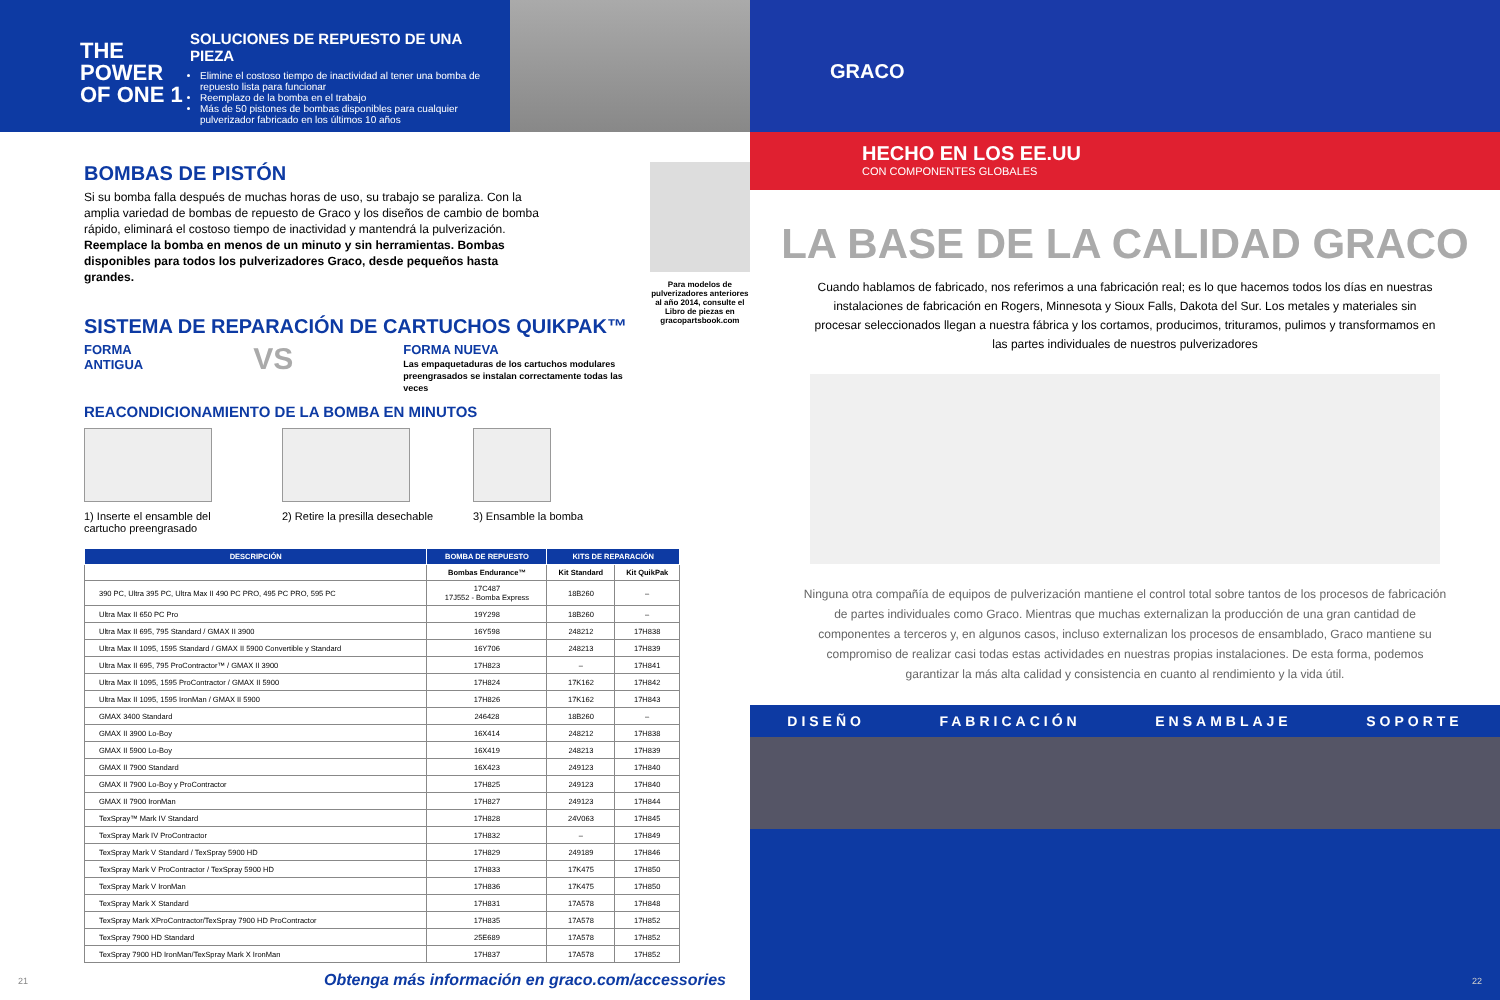THE POWER OF ONE 1
SOLUCIONES DE REPUESTO DE UNA PIEZA
Elimine el costoso tiempo de inactividad al tener una bomba de repuesto lista para funcionar
Reemplazo de la bomba en el trabajo
Más de 50 pistones de bombas disponibles para cualquier pulverizador fabricado en los últimos 10 años
BOMBAS DE PISTÓN
Si su bomba falla después de muchas horas de uso, su trabajo se paraliza. Con la amplia variedad de bombas de repuesto de Graco y los diseños de cambio de bomba rápido, eliminará el costoso tiempo de inactividad y mantendrá la pulverización.
Reemplace la bomba en menos de un minuto y sin herramientas. Bombas disponibles para todos los pulverizadores Graco, desde pequeños hasta grandes.
SISTEMA DE REPARACIÓN DE CARTUCHOS QUIKPAK™
FORMA ANTIGUA
VS
FORMA NUEVA
Las empaquetaduras de los cartuchos modulares preengrasados se instalan correctamente todas las veces
Para modelos de pulverizadores anteriores al año 2014, consulte el Libro de piezas en gracopartsbook.com
REACONDICIONAMIENTO DE LA BOMBA EN MINUTOS
1) Inserte el ensamble del
cartucho preengrasado
2) Retire la presilla desechable
3) Ensamble la bomba
| DESCRIPCIÓN | BOMBA DE REPUESTO | KITS DE REPARACIÓN | |
| --- | --- | --- | --- |
| | Bombas Endurance™ | Kit Standard | Kit QuikPak |
| 390 PC, Ultra 395 PC, Ultra Max II 490 PC PRO, 495 PC PRO, 595 PC | 17C487 17J552 - Bomba Express | 18B260 | – |
| Ultra Max II 650 PC Pro | 19Y298 | 18B260 | – |
| Ultra Max II 695, 795 Standard / GMAX II 3900 | 16Y598 | 248212 | 17H838 |
| Ultra Max II 1095, 1595 Standard / GMAX II 5900 Convertible y Standard | 16Y706 | 248213 | 17H839 |
| Ultra Max II 695, 795 ProContractor™ / GMAX II 3900 | 17H823 | – | 17H841 |
| Ultra Max II 1095, 1595 ProContractor / GMAX II 5900 | 17H824 | 17K162 | 17H842 |
| Ultra Max II 1095, 1595 IronMan / GMAX II 5900 | 17H826 | 17K162 | 17H843 |
| GMAX 3400 Standard | 246428 | 18B260 | – |
| GMAX II 3900 Lo-Boy | 16X414 | 248212 | 17H838 |
| GMAX II 5900 Lo-Boy | 16X419 | 248213 | 17H839 |
| GMAX II 7900 Standard | 16X423 | 249123 | 17H840 |
| GMAX II 7900 Lo-Boy y ProContractor | 17H825 | 249123 | 17H840 |
| GMAX II 7900 IronMan | 17H827 | 249123 | 17H844 |
| TexSpray™ Mark IV Standard | 17H828 | 24V063 | 17H845 |
| TexSpray Mark IV ProContractor | 17H832 | – | 17H849 |
| TexSpray Mark V Standard / TexSpray 5900 HD | 17H829 | 249189 | 17H846 |
| TexSpray Mark V ProContractor / TexSpray 5900 HD | 17H833 | 17K475 | 17H850 |
| TexSpray Mark V IronMan | 17H836 | 17K475 | 17H850 |
| TexSpray Mark X Standard | 17H831 | 17A578 | 17H848 |
| TexSpray Mark XProContractor/TexSpray 7900 HD ProContractor | 17H835 | 17A578 | 17H852 |
| TexSpray 7900 HD Standard | 25E689 | 17A578 | 17H852 |
| TexSpray 7900 HD IronMan/TexSpray Mark X IronMan | 17H837 | 17A578 | 17H852 |
Obtenga más información en graco.com/accessories
21
GRACO
HECHO EN LOS EE.UU
CON COMPONENTES GLOBALES
LA BASE DE LA CALIDAD GRACO
Cuando hablamos de fabricado, nos referimos a una fabricación real; es lo que hacemos todos los días en nuestras instalaciones de fabricación en Rogers, Minnesota y Sioux Falls, Dakota del Sur. Los metales y materiales sin procesar seleccionados llegan a nuestra fábrica y los cortamos, producimos, trituramos, pulimos y transformamos en las partes individuales de nuestros pulverizadores
Ninguna otra compañía de equipos de pulverización mantiene el control total sobre tantos de los procesos de fabricación de partes individuales como Graco. Mientras que muchas externalizan la producción de una gran cantidad de componentes a terceros y, en algunos casos, incluso externalizan los procesos de ensamblado, Graco mantiene su compromiso de realizar casi todas estas actividades en nuestras propias instalaciones. De esta forma, podemos garantizar la más alta calidad y consistencia en cuanto al rendimiento y la vida útil.
DISEÑO FABRICACIÓN ENSAMBLAJE SOPORTE
22